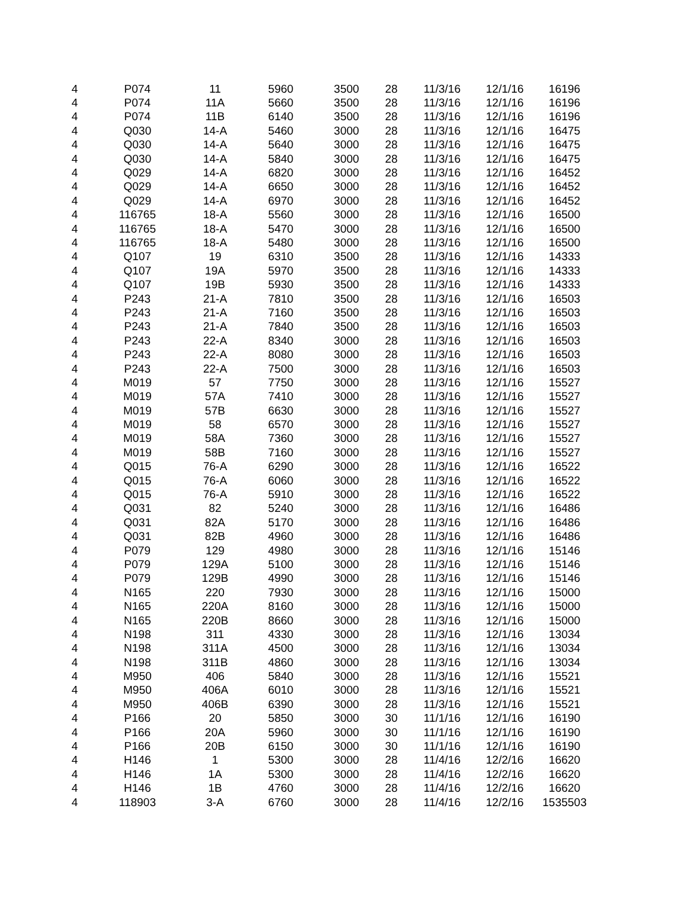| 4 | P074 | 11 | 5960 | 3500 | 28 | 11/3/16 | 12/1/16 | 16196 |
| 4 | P074 | 11A | 5660 | 3500 | 28 | 11/3/16 | 12/1/16 | 16196 |
| 4 | P074 | 11B | 6140 | 3500 | 28 | 11/3/16 | 12/1/16 | 16196 |
| 4 | Q030 | 14-A | 5460 | 3000 | 28 | 11/3/16 | 12/1/16 | 16475 |
| 4 | Q030 | 14-A | 5640 | 3000 | 28 | 11/3/16 | 12/1/16 | 16475 |
| 4 | Q030 | 14-A | 5840 | 3000 | 28 | 11/3/16 | 12/1/16 | 16475 |
| 4 | Q029 | 14-A | 6820 | 3000 | 28 | 11/3/16 | 12/1/16 | 16452 |
| 4 | Q029 | 14-A | 6650 | 3000 | 28 | 11/3/16 | 12/1/16 | 16452 |
| 4 | Q029 | 14-A | 6970 | 3000 | 28 | 11/3/16 | 12/1/16 | 16452 |
| 4 | 116765 | 18-A | 5560 | 3000 | 28 | 11/3/16 | 12/1/16 | 16500 |
| 4 | 116765 | 18-A | 5470 | 3000 | 28 | 11/3/16 | 12/1/16 | 16500 |
| 4 | 116765 | 18-A | 5480 | 3000 | 28 | 11/3/16 | 12/1/16 | 16500 |
| 4 | Q107 | 19 | 6310 | 3500 | 28 | 11/3/16 | 12/1/16 | 14333 |
| 4 | Q107 | 19A | 5970 | 3500 | 28 | 11/3/16 | 12/1/16 | 14333 |
| 4 | Q107 | 19B | 5930 | 3500 | 28 | 11/3/16 | 12/1/16 | 14333 |
| 4 | P243 | 21-A | 7810 | 3500 | 28 | 11/3/16 | 12/1/16 | 16503 |
| 4 | P243 | 21-A | 7160 | 3500 | 28 | 11/3/16 | 12/1/16 | 16503 |
| 4 | P243 | 21-A | 7840 | 3500 | 28 | 11/3/16 | 12/1/16 | 16503 |
| 4 | P243 | 22-A | 8340 | 3000 | 28 | 11/3/16 | 12/1/16 | 16503 |
| 4 | P243 | 22-A | 8080 | 3000 | 28 | 11/3/16 | 12/1/16 | 16503 |
| 4 | P243 | 22-A | 7500 | 3000 | 28 | 11/3/16 | 12/1/16 | 16503 |
| 4 | M019 | 57 | 7750 | 3000 | 28 | 11/3/16 | 12/1/16 | 15527 |
| 4 | M019 | 57A | 7410 | 3000 | 28 | 11/3/16 | 12/1/16 | 15527 |
| 4 | M019 | 57B | 6630 | 3000 | 28 | 11/3/16 | 12/1/16 | 15527 |
| 4 | M019 | 58 | 6570 | 3000 | 28 | 11/3/16 | 12/1/16 | 15527 |
| 4 | M019 | 58A | 7360 | 3000 | 28 | 11/3/16 | 12/1/16 | 15527 |
| 4 | M019 | 58B | 7160 | 3000 | 28 | 11/3/16 | 12/1/16 | 15527 |
| 4 | Q015 | 76-A | 6290 | 3000 | 28 | 11/3/16 | 12/1/16 | 16522 |
| 4 | Q015 | 76-A | 6060 | 3000 | 28 | 11/3/16 | 12/1/16 | 16522 |
| 4 | Q015 | 76-A | 5910 | 3000 | 28 | 11/3/16 | 12/1/16 | 16522 |
| 4 | Q031 | 82 | 5240 | 3000 | 28 | 11/3/16 | 12/1/16 | 16486 |
| 4 | Q031 | 82A | 5170 | 3000 | 28 | 11/3/16 | 12/1/16 | 16486 |
| 4 | Q031 | 82B | 4960 | 3000 | 28 | 11/3/16 | 12/1/16 | 16486 |
| 4 | P079 | 129 | 4980 | 3000 | 28 | 11/3/16 | 12/1/16 | 15146 |
| 4 | P079 | 129A | 5100 | 3000 | 28 | 11/3/16 | 12/1/16 | 15146 |
| 4 | P079 | 129B | 4990 | 3000 | 28 | 11/3/16 | 12/1/16 | 15146 |
| 4 | N165 | 220 | 7930 | 3000 | 28 | 11/3/16 | 12/1/16 | 15000 |
| 4 | N165 | 220A | 8160 | 3000 | 28 | 11/3/16 | 12/1/16 | 15000 |
| 4 | N165 | 220B | 8660 | 3000 | 28 | 11/3/16 | 12/1/16 | 15000 |
| 4 | N198 | 311 | 4330 | 3000 | 28 | 11/3/16 | 12/1/16 | 13034 |
| 4 | N198 | 311A | 4500 | 3000 | 28 | 11/3/16 | 12/1/16 | 13034 |
| 4 | N198 | 311B | 4860 | 3000 | 28 | 11/3/16 | 12/1/16 | 13034 |
| 4 | M950 | 406 | 5840 | 3000 | 28 | 11/3/16 | 12/1/16 | 15521 |
| 4 | M950 | 406A | 6010 | 3000 | 28 | 11/3/16 | 12/1/16 | 15521 |
| 4 | M950 | 406B | 6390 | 3000 | 28 | 11/3/16 | 12/1/16 | 15521 |
| 4 | P166 | 20 | 5850 | 3000 | 30 | 11/1/16 | 12/1/16 | 16190 |
| 4 | P166 | 20A | 5960 | 3000 | 30 | 11/1/16 | 12/1/16 | 16190 |
| 4 | P166 | 20B | 6150 | 3000 | 30 | 11/1/16 | 12/1/16 | 16190 |
| 4 | H146 | 1 | 5300 | 3000 | 28 | 11/4/16 | 12/2/16 | 16620 |
| 4 | H146 | 1A | 5300 | 3000 | 28 | 11/4/16 | 12/2/16 | 16620 |
| 4 | H146 | 1B | 4760 | 3000 | 28 | 11/4/16 | 12/2/16 | 16620 |
| 4 | 118903 | 3-A | 6760 | 3000 | 28 | 11/4/16 | 12/2/16 | 1535503 |